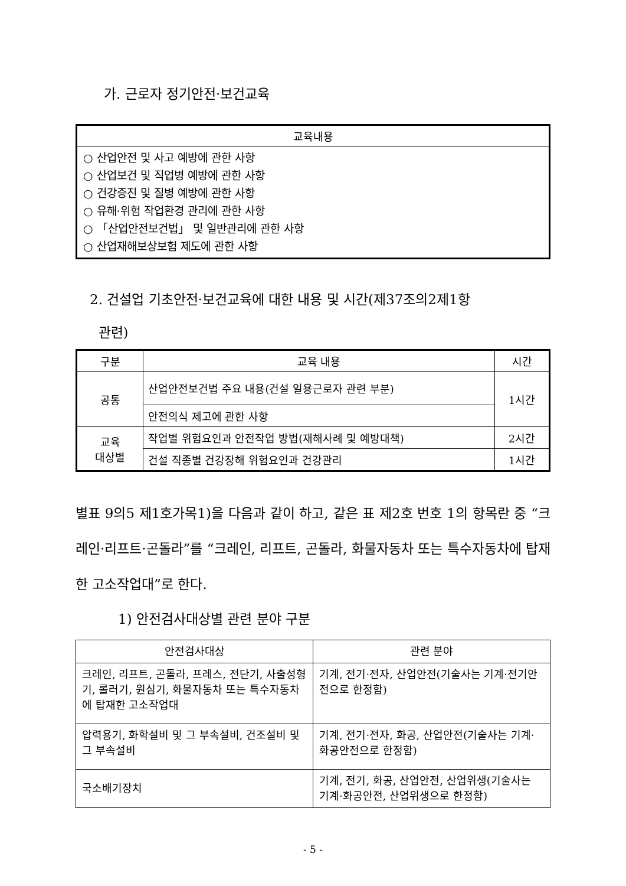가. 근로자 정기안전·보건교육
| 교육내용 |
| --- |
| ○ 산업안전 및 사고 예방에 관한 사항 ○ 산업보건 및 직업병 예방에 관한 사항 ○ 건강증진 및 질병 예방에 관한 사항 ○ 유해·위험 작업환경 관리에 관한 사항 ○ 「산업안전보건법」 및 일반관리에 관한 사항 ○ 산업재해보상보험 제도에 관한 사항 |
2. 건설업 기초안전·보건교육에 대한 내용 및 시간(제37조의2제1항
관련)
| 구분 | 교육 내용 | 시간 |
| --- | --- | --- |
| 공통 | 산업안전보건법 주요 내용(건설 일용근로자 관련 부분) | 1시간 |
| | 안전의식 제고에 관한 사항 | |
| 교육 대상별 | 작업별 위험요인과 안전작업 방법(재해사례 및 예방대책) | 2시간 |
| | 건설 직종별 건강장해 위험요인과 건강관리 | 1시간 |
별표 9의5 제1호가목1)을 다음과 같이 하고, 같은 표 제2호 번호 1의 항목란 중 “크레인·리프트·곤돌라”를 “크레인, 리프트, 곤돌라, 화물자동차 또는 특수자동차에 탑재한 고소작업대”로 한다.
1) 안전검사대상별 관련 분야 구분
| 안전검사대상 | 관련 분야 |
| 크레인, 리프트, 곤돌라, 프레스, 전단기, 사출성형기, 롤러기, 원심기, 화물자동차 또는 특수자동차에 탑재한 고소작업대 | 기계, 전기·전자, 산업안전(기술사는 기계·전기안전으로 한정함) |
| 압력용기, 화학설비 및 그 부속설비, 건조설비 및 그 부속설비 | 기계, 전기·전자, 화공, 산업안전(기술사는 기계·화공안전으로 한정함) |
| 국소배기장치 | 기계, 전기, 화공, 산업안전, 산업위생(기술사는 기계·화공안전, 산업위생으로 한정함) |
- 5 -